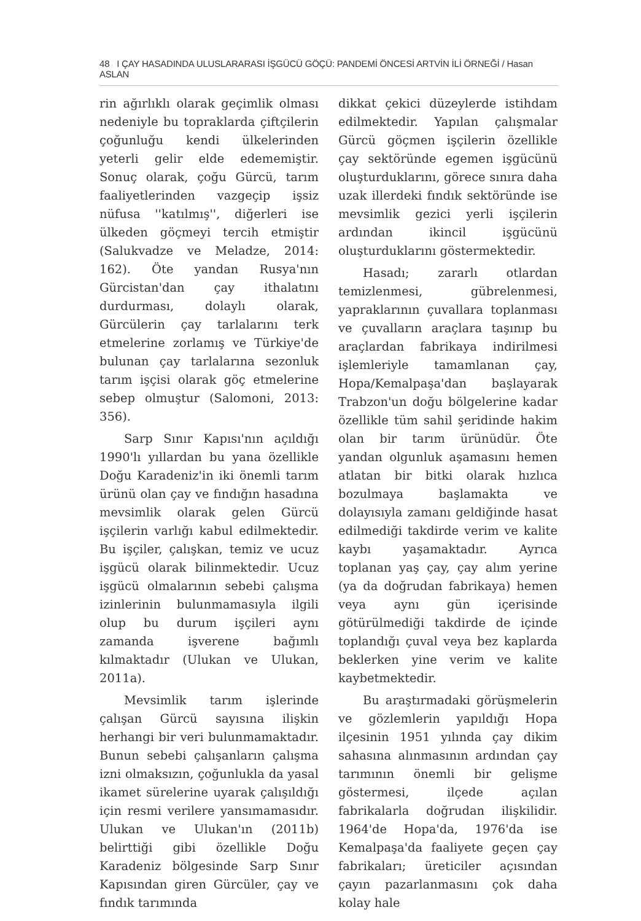48 I ÇAY HASADINDA ULUSLARARASI İŞGÜCÜ GÖÇÜ: PANDEMİ ÖNCESİ ARTVİN İLİ ÖRNEĞİ / Hasan ASLAN
rin ağırlıklı olarak geçimlik olması nedeniyle bu topraklarda çiftçilerin çoğunluğu kendi ülkelerinden yeterli gelir elde edememiştir. Sonuç olarak, çoğu Gürcü, tarım faaliyetlerinden vazgeçip işsiz nüfusa ''katılmış'', diğerleri ise ülkeden göçmeyi tercih etmiştir (Salukvadze ve Meladze, 2014: 162). Öte yandan Rusya'nın Gürcistan'dan çay ithalatını durdurması, dolaylı olarak, Gürcülerin çay tarlalarını terk etmelerine zorlamış ve Türkiye'de bulunan çay tarlalarına sezonluk tarım işçisi olarak göç etmelerine sebep olmuştur (Salomoni, 2013: 356).
Sarp Sınır Kapısı'nın açıldığı 1990'lı yıllardan bu yana özellikle Doğu Karadeniz'in iki önemli tarım ürünü olan çay ve fındığın hasadına mevsimlik olarak gelen Gürcü işçilerin varlığı kabul edilmektedir. Bu işçiler, çalışkan, temiz ve ucuz işgücü olarak bilinmektedir. Ucuz işgücü olmalarının sebebi çalışma izinlerinin bulunmamasıyla ilgili olup bu durum işçileri aynı zamanda işverene bağımlı kılmaktadır (Ulukan ve Ulukan, 2011a).
Mevsimlik tarım işlerinde çalışan Gürcü sayısına ilişkin herhangi bir veri bulunmamaktadır. Bunun sebebi çalışanların çalışma izni olmaksızın, çoğunlukla da yasal ikamet sürelerine uyarak çalışıldığı için resmi verilere yansımamasıdır. Ulukan ve Ulukan'ın (2011b) belirttiği gibi özellikle Doğu Karadeniz bölgesinde Sarp Sınır Kapısından giren Gürcüler, çay ve fındık tarımında
dikkat çekici düzeylerde istihdam edilmektedir. Yapılan çalışmalar Gürcü göçmen işçilerin özellikle çay sektöründe egemen işgücünü oluşturduklarını, görece sınıra daha uzak illerdeki fındık sektöründe ise mevsimlik gezici yerli işçilerin ardından ikincil işgücünü oluşturduklarını göstermektedir.
Hasadı; zararlı otlardan temizlenmesi, gübrelenmesi, yapraklarının çuvallara toplanması ve çuvalların araçlara taşınıp bu araçlardan fabrikaya indirilmesi işlemleriyle tamamlanan çay, Hopa/Kemalpaşa'dan başlayarak Trabzon'un doğu bölgelerine kadar özellikle tüm sahil şeridinde hakim olan bir tarım ürünüdür. Öte yandan olgunluk aşamasını hemen atlatan bir bitki olarak hızlıca bozulmaya başlamakta ve dolayısıyla zamanı geldiğinde hasat edilmediği takdirde verim ve kalite kaybı yaşamaktadır. Ayrıca toplanan yaş çay, çay alım yerine (ya da doğrudan fabrikaya) hemen veya aynı gün içerisinde götürülmediği takdirde de içinde toplandığı çuval veya bez kaplarda beklerken yine verim ve kalite kaybetmektedir.
Bu araştırmadaki görüşmelerin ve gözlemlerin yapıldığı Hopa ilçesinin 1951 yılında çay dikim sahasına alınmasının ardından çay tarımının önemli bir gelişme göstermesi, ilçede açılan fabrikalarla doğrudan ilişkilidir. 1964'de Hopa'da, 1976'da ise Kemalpaşa'da faaliyete geçen çay fabrikaları; üreticiler açısından çayın pazarlanmasını çok daha kolay hale